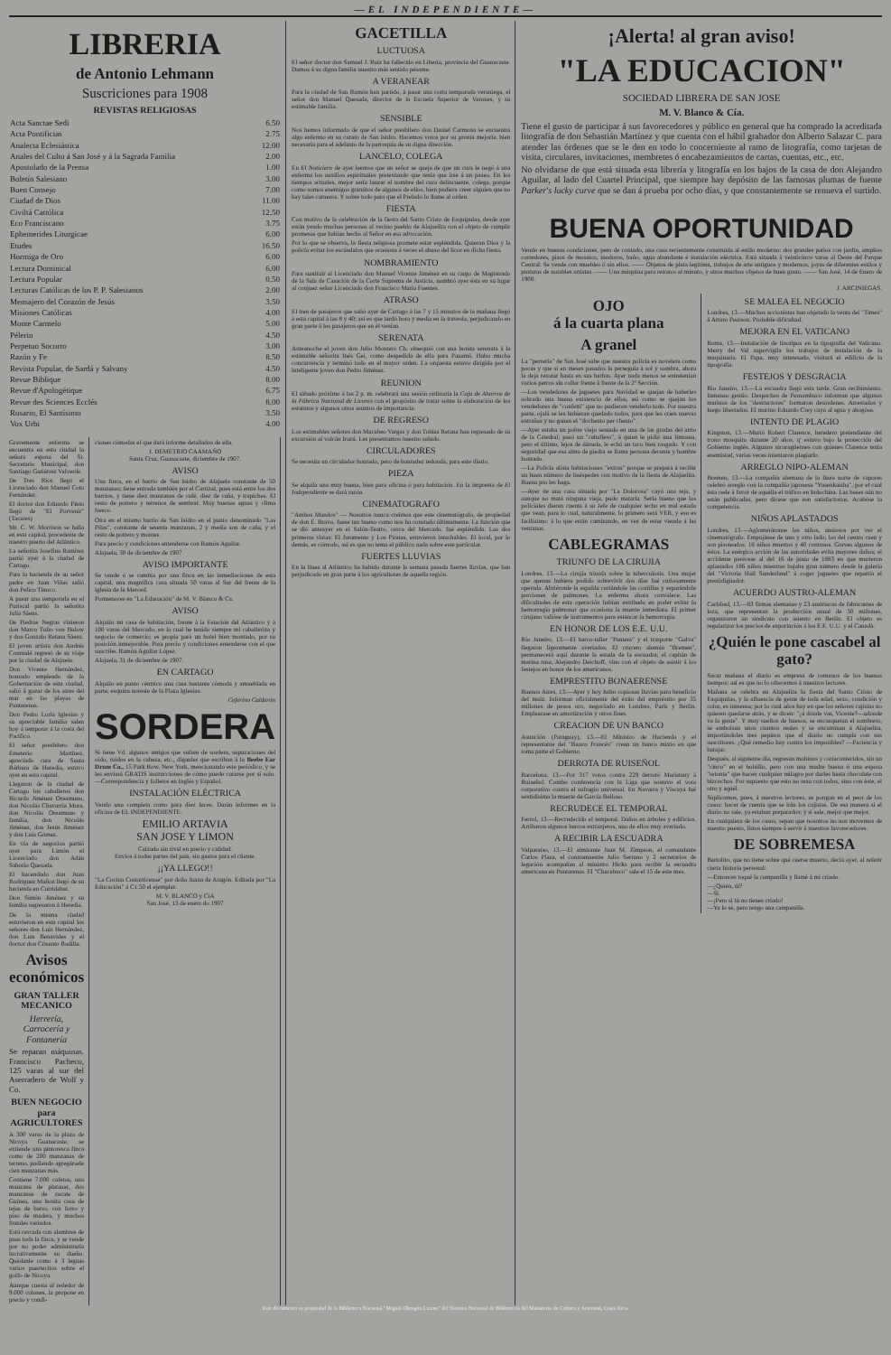—EL INDEPENDIENTE—
LIBRERIA
de Antonio Lehmann
Suscriciones para 1908
REVISTAS RELIGIOSAS
| Acta Sanctae Sedi | 6.50 |
| Acta Pontificias | 2.75 |
| Analecta Eclesiástica | 12.00 |
| Anales del Culto á San José y á la Sagrada Familia | 2.00 |
| Apostolado de la Prensa | 1.00 |
| Boletín Salesiano | 3.00 |
| Buen Consejo | 7.00 |
| Ciudad de Dios | 11.00 |
| Civiltá Cattólica | 12.50 |
| Eco Franciscano | 3.75 |
| Ephemerides Liturgicae | 6.00 |
| Etudes | 16.50 |
| Hormiga de Oro | 6.00 |
| Lectura Dominical | 6.00 |
| Lectura Popular | 0.50 |
| Lecturas Católicas de los P. P. Salesianos | 2.00 |
| Mensajero del Corazón de Jesús | 3.50 |
| Misiones Católicas | 4.00 |
| Monte Carmelo | 5.00 |
| Pélerin | 4.50 |
| Perpetuo Socorro | 3.00 |
| Razón y Fe | 8.50 |
| Revista Popular, de Sardá y Salvany | 4.50 |
| Revue Biblique | 8.00 |
| Revue d'Apologétique | 6.75 |
| Revue des Sciences Ecclés | 8.00 |
| Rosario, El Santísimo | 3.50 |
| Vox Urbi | 4.00 |
Gravemente enferma se encuentra en esta ciudad la señora esposa del Sr. Secretario Municipal, don Santiago Gutiérrez Valverde.
De Tres Ríos llegó el Licenciado don Manuel Coto Fernández.
El doctor don Eduardo Pinto llegó de "El Porvenir" (Tacares)
Mr. C. W. Morrison se halla en esta capital, procedente de nuestro puerto del Atlántico.
La señorita Josefina Ramírez partió ayer á la ciudad de Cartago.
Para la hacienda de su señor padre en Juan Viñas salió don Pelico Tinoco.
A pasar una temporada en el Puriscal partió la señorita Julia Sáens.
De Piedras Negras vinieron don Marco Tulio von Bulow y don Gonzalo Retana Sáenz.
El joven artista don Andrés Cournalé regresó de su viaje por la ciudad de Alajuela.
Don Vicente Hernández, honrado empleado de la Gobernación de esta ciudad, salió á gozar de los aires del mar en las playas de Puntarenas.
Don Pedro Loría Iglesias y su apreciable familia salen hoy á temporar á la costa del Pacífico.
El señor presbítero don Emeterio Martínez, apreciado cura de Santa Bárbara de Heredia, estuvo ayer en esta capital.
Llegaron de la ciudad de Cartago los caballeros don Ricardo Jiménez Oreamuno, don Nicolás Chavarría Mora, don Nicolás Oreamuno y familia, don Nicolás Jiménez, don Jesús Jiménez y don Luis Gómez.
En vía de negocios partió ayer para Limón el Licenciado don Adán Saborío Quesada.
El hacendado don Juan Rodríguez Muñoz llegó de su hacienda en Curridabat.
Don Simón Jiménez y su familia regresaron á Heredia.
De la misma ciudad estuvieron en esta capital los señores don Luis Hernández, don Luis Benavides y el doctor don Crisanto Badilla.
Avisos económicos
GRAN TALLER MECANICO
Herrería, Carrocería y Fontanería
Se reparan máquinas. Francisco Pacheco, 125 varas al sur del Aserradero de Wolf y Co.
BUEN NEGOCIO para AGRICULTORES
A 300 varas de la plaza de Nicoya Guanacaste, se extiende una pintoresca finca como de 200 manzanas de terreno, pudiendo agregársele cien manzanas más.
Contiene 7.000 cafetos, una manzana de platanar, dos manzanas de zacate de Guinea, una bonita casa de tejas de barro, con forro y piso de madera, y muchos frutales variados.
Está cercada con alambres de puas toda la finca, y se vende por no poder administrarla lucrativamente su dueño. Quédanle como á 3 leguas varios puertecitos sobre el golfo de Nicoya.
Aunque cuesta al rededor de 9.000 colones, la propone en precio y condi-
ciones cómodas el que dará informe detallados de ella.
J. DEMETRIO CAAMAÑO
Santa Cruz, Guanacaste, diciembre de 1907.
AVISO
Una finca, en el barrio de San Isidro de Alajuela constante de 50 manzanas; tiene entrada también por el Carrizal, pues está entre los dos barrios, y tiene diez manzanas de café, diez de caña, y trapiches. El resto de potrero y terrenos de sembrar. Muy buenas aguas y clima fresco.
Otra en el mismo barrio de San Isidro en el punto denominado "Las Pilas", constante de sesenta manzanas, 2 y media son de caña, y el resto de potrero y montes.
Para precio y condiciones entenderse con Ramón Aguilar.
Alajuela, 30 de diciembre de 1907
AVISO IMPORTANTE
Se vende ó se cambia por una finca en las inmediaciones de esta capital, una magnífica casa situada 50 varas al Sur del frente de la iglesia de la Merced.
Pormenores en "La Educación" de M. V. Blanco & Ca.
AVISO
Alquilo mi casa de habitación, frente á la Estación del Atlántico y á 100 varas del Mercado, en la cual he tenido siempre mi caballeriza y negocio de comercio; es propia para un hotel bien montado, por su posición inmejorable. Para precio y condiciones entenderse con el que suscribe. Ramón Aguilar López.
Alajuela, 31 de diciembre de 1907.
EN CARTAGO
Alquilo en punto céntrico una casa bastante cómoda y amueblada en parte, esquina noreste de la Plaza Iglesias.
Ceferino Calderón
SORDERA
Si tiene Vd. algunos amigos que sufren de sordera, supuraciones del oído, ruidos en la cabeza, etc., díganles que escriban á la Beebe Ear Drum Co., 15 Park Row, New York, mencionando este periódico, y se les enviará GRATIS instrucciones de cómo puede curarse por sí solo.—Correspondencia y folletos en Inglés y Español.
INSTALACIÓN ELÉCTRICA
Vendo una completa como para diez luces. Darán informes en la oficina de EL INDEPENDIENTE.
EMILIO ARTAVIA
SAN JOSE Y LIMON
Calzado sin rival en precio y calidad.
Envíos á todas partes del país, sin gastos para el cliente.
¡¡YA LLEGO!!
"La Cocina Costarricense" por doña Juana de Aragón. Editada por "La Educación" á C1.50 el ejemplar.
M. V. BLANCO y CíA
San José, 13 de enero do 1907
GACETILLA
LUCTUOSA
El señor doctor don Samuel J. Ruiz ha fallecido en Liberia, provincia del Guanacaste. Damos á su digna familia nuestro más sentido pésame.
A VERANEAR
Para la ciudad de San Ramón han partido, á pasar una corta temporada veraniega, el señor don Manuel Quesada, director de la Escuela Superior de Varones, y su estimable familia.
SENSIBLE
Nos hemos informado de que el señor presbítero don Daniel Carmona se encuentra algo enfermo en su curato de San Isidro. Hacemos votos por su pronta mejoría, bien necesaria para el adelanto de la parroquia de su digna dirección.
LANCELO, COLEGA
En El Noticiero de ayer leemos que un señor se queja de que un cura le negó á una enferma los auxilios espirituales pretextando que tenía que irse á un paseo. En los tiempos actuales, mejor sería lanzar el nombre del cura delincuente, colega, porque como somos enemigos gratuitos de algunos de ellos, bien pudiera creer alguien que no hay tales carneros. Y sobre todo para que el Prelado lo llame al orden.
FIESTA
Con motivo de la celebración de la fiesta del Santo Cristo de Esquipulas, desde ayer están yendo muchas personas al vecino pueblo de Alajuelita con el objeto de cumplir promesas que habían hecho al Señor en esa advocación.
Por lo que se observa, la fiesta religiosa promete estar espléndida. Quieran Dios y la policía evitar los escándalos que ocasiona á veces el abuso del licor en dicha fiesta.
NOMBRAMIENTO
Para sustituir al Licenciado don Manuel Vicente Jiménez en su cargo de Magistrado de la Sala de Casación de la Corte Suprema de Justicia, nombró ayer ésta en su lugar al conjuez señor Licenciado don Francisco María Fuentes.
ATRASO
El tren de pasajeros que salió ayer de Cartago á las 7 y 15 minutos de la mañana llegó á esta capital á las 8 y 40; así es que tardó hora y media en la travesía, perjudicando en gran parte á los pasajeros que en él venían.
SERENATA
Anteanoche el joven don Julio Montero Ch. obsequió con una bonita serenata á la estimable señorita Inés Gei, como despedida de ella para Panamá. Hubo mucha concurrencia y terminó todo en el mayor orden. La orquesta estuvo dirigida por el inteligente joven don Pedro Jiménez.
REUNION
El sábado próximo á las 2 p. m. celebrará una sesión ordinaria la Caja de Ahorros de la Fábrica Nacional de Licores con el propósito de tratar sobre la elaboración de los estatutos y algunos otros asuntos de importancia.
DE REGRESO
Los estimables señores don Macabeo Vargas y don Tobías Retana han regresado de su excursión al volcán Irazú. Les presentamos nuestro saludo.
CIRCULADORES
Se necesita un circulador honrado, pero de honradez redonda, para este diario.
PIEZA
Se alquila una muy buena, bien para oficina ó para habitación. En la imprenta de El Independiente se dará razón
CINEMATOGRAFO
"Ambos Mundos" — Nosotros nunca creímos que este cinematógrafo, de propiedad de don E. Bravo, fuese tan bueno como nos ha constado últimamente. La función que se dió anteayer en el Salón-Teatro, cerca del Mercado, fué espléndida. Las dos primeras vistas: El Juramento y Los Piratas, estuvieron intachables. El local, por lo demás, es cómodo, así es que no tema el público nada sobre este particular.
FUERTES LLUVIAS
En la línea al Atlántico ha habido durante la semana pasada fuertes lluvias, que han perjudicado en gran parte á los agricultores de aquella región.
¡Alerta! al gran aviso!
"LA EDUCACION"
SOCIEDAD LIBRERA DE SAN JOSE
M. V. Blanco & Cía.
Tiene el gusto de participar á sus favorecedores y público en general que ha comprado la acreditada litografía de don Sebastián Martínez y que cuenta con el hábil grabador don Alberto Salazar C. para atender las órdenes que se le den en todo lo concerniente al ramo de litografía, como tarjetas de visita, circulares, invitaciones, membretes ó encabezamientos de cartas, cuentas, etc., etc.
No olvidarse de que está situada esta librería y litografía en los bajos de la casa de don Alejandro Aguilar, al lado del Cuartel Principal, que siempre hay depósito de las famosas plumas de fuente Parker's lucky curve que se dan á prueba por ocho días, y que constantemente se renueva el surtido.
BUENA OPORTUNIDAD
Vendo en buenas condiciones, pero de contado, una casa recientemente construida al estilo moderno: dos grandes patios con jardín, amplios corredores, pisos de mosaico, inodoros, baño, agua abundante é instalación eléctrica. Está situada á veinticinco varas al Oeste del Parque Central. Se vende con muebles ó sin ellos. —— Objetos de plata legítima, trabajos de arte antiguos y modernos, joyas de diferentes estilos y pinturas de notables artistas. —— Una máquina para retratos al minuto, y otros muchos objetos de buen gusto. —— San José, 14 de Enero de 1908.
J. ARCINIEGAS.
OJO
á la cuarta plana
A granel
La "perrería" de San José sabe que nuestra policía es novelera como pocas y que si en meses pasados la perseguía á sol y sombra, ahora la deja retozar hasta en sus barbas. Ayer nada menos se entretenían varios perros sin collar frente á frente de la 2ª Sección.
—Los vendedores de juguetes para Navidad se quejan de haberles sobrado una buena existencia de ellos, así como se quejan los vendedores de "confetti" que no pudieron venderlo todo. Por nuestra parte, ojalá se les hubieran quedado todos, para que les crien nuevas entrañas y no ganen el "dochento per chento".
—Ayer estaba un pobre viejo sentado en una de las gradas del atrio de la Catedral; pasó un "caballero", á quien le pidió una limosna, pero el último, lejos de dársela, le echó un taco bien rasgado. Y con seguridad que esa alma de piedra se llama persona decente y hombre honrado.
—La Policía alista habitaciones "extras" porque se prepara á recibir un buen número de huéspedes con motivo de la fiesta de Alajuelita. Buena pro les haga.
—Ayer de una casa situada por "La Dolorosa" cayó una teja, y aunque no mató ninguna vieja, pudo matarla. Sería bueno que los policiales dieran cuenta á su Jefe de cualquier techo en mal estado que vean, para lo cual, naturalmente, lo primero será VER, y eso es facilísimo: á lo que están caminando, en vez de estar viendo á las ventanas.
CABLEGRAMAS
TRIUNFO DE LA CIRUJIA
Londres, 13.—La cirujía triunfa sobre la tuberculosis. Una mujer que apenas hubiera podido sobrevivir dos días fué curiosamente operada. Abriéronle la espalda cortándole las costillas y separándole porciones de pulmones. La enferma ahora convalece. Las dificultades de esta operación habían estribado en poder evitar la hemorragia pulmonar que ocasiona la muerte inmediata. El primer cirujano valióse de instrumentos para estancar la hemorragia.
EN HONOR DE LOS E.E. U.U.
Río Janeiro, 13.—El barco-taller "Pantera" y el trasporte "Gulva" llegaron ligeramente averiados. El crucero alemán "Bremen", permanecerá aquí durante la estada de la escuadra; el capitán de marina rusa, Alejandro Deichoff, vino con el objeto de asistir á los festejos en honor de los americanos.
EMPRESTITO BONAERENSE
Buenos Aires, 13.—Ayer y hoy hubo copiosas lluvias para beneficio del maíz. Informan oficialmente del éxito del empréstito por 35 millones de pesos oro, negociado en Londres, París y Berlín. Emplearase en amortización y otros fines.
CREACION DE UN BANCO
Asunción (Paraguay), 13.—El Ministro de Hacienda y el representante del "Banco Francés" crean un banco mixto en que toma parte el Gobierno.
DERROTA DE RUISEÑOL
Barcelona, 13.—Por 317 votos contra 229 derrotó Maristany á Ruiseñol. Combo conferencia con la Liga que sostuvo el voto corporativo contra el sufragio universal. En Navarra y Viscaya fué sentidísima la muerte de García Belloso.
RECRUDECE EL TEMPORAL
Ferrol, 13.—Recrudecido el temporal. Daños en árboles y edificios. Arribaron algunos barcos extranjeros, uno de ellos muy averiado.
A RECIBIR LA ESCUADRA
Valparaíso, 13.—El almirante Juan M. Zimpson, el comandante Carlos Plaza, el contramaestre Julio Serrano y 2 secretarios de legación acompañan al ministro Hicks para recibir la escuadra americana en Puntarenas. El "Chacabuco" sale el 15 de este mes.
SE MALEA EL NEGOCIO
Londres, 13.—Muchos accionistas han objetado la venta del "Times" á Arturo Pearson. Probable dificultad.
MEJORA EN EL VATICANO
Roma, 13.—Instalación de linotipos en la tipografía del Vaticano. Merry del Val supervigila los trabajos de instalación de la maquinaria. El Papa, muy interesado, visitará el edificio de la tipografía.
FESTEJOS Y DESGRACIA
Río Janeiro, 13.—La escuadra llegó esta tarde. Gran recibimiento. Inmenso gentío. Despachos de Pernambuco informan que algunos marinos de los "destructores" formaron desórdenes. Arrestados y luego libertados. El marino Eduardo Crey cayó al agua y ahogóse.
INTENTO DE PLAGIO
Kingston, 13.—Murió Robert Clarence, heredero pretendiente del trono mosquito durante 20 años, q' estuvo bajo la protección del Gobierno inglés. Algunos nicaragüenses con quienes Clarence tenía enemistad, varias veces intentaron plagiarlo.
ARREGLO NIPO-ALEMAN
Bremen, 13.—La compañía alemana de la línea norte de vapores celebró arreglo con la compañía japonesa "Yusenkaisha", por el cual ésta cede á favor de aquélla el tráfico en Indochina. Las bases aún no están publicadas, pero dícese que son satisfactorias. Acabóse la competencia.
NIÑOS APLASTADOS
Londres, 13.—Aglomeráronse los niños, ansiosos por ver el cinematógrafo. Empujánse de uno y otro lado; los del centro caen y son pisoteados. 16 niños muertos y 40 contusos. Graves algunos de éstos. La enérgica acción de las autoridades evita mayores daños; el accidente parécese al del 16 de junio de 1883 en que murieron aplastados 186 niños mientras bajaba gran número desde la galería del "Victoria Hall Sunderland" á coger juguetes que repartía el prestidigitador.
ACUERDO AUSTRO-ALEMAN
Carlsbad, 13.—83 firmas alemanas y 23 austriacas de fabricantes de loza, que representan la producción anual de 30 millones, organizaron un sindicato con asiento en Berlín. El objeto es regularizar los precios de exportación á los E.E. U.U. y el Canadá.
¿Quién le pone cascabel al gato?
Sacar mañana el diario es empresa de romanos de los buenos tiempos; así es que no lo ofrecemos á nuestros lectores.
Mañana se celebra en Alajuelita la fiesta del Santo Cristo de Esquipulas, y la afluencia de gente de toda edad, sexo, condición y color, es inmensa; por lo cual años hay en que los señores cajistas no quieren quedarse atrás, y se dicen: "¿á dónde vas, Vicente?—adonde va la gente". Y muy sueltos de huesos, se encasquetan el sombrero, se embolsan unos cuantos reales y se encaminan á Alajuelita, importándoles tres pepinos que el diario no cumpla con sus suscritores. ¿Qué remedio hay contra los imposibles? —Paciencia y barajar.
Después, al siguiente día, regresan mohinos y cariacontecidos, sin un "cinco" en el bolsillo, pero con una madre buena ó una esposa "retonta" que hacen cualquier milagro por darles hasta chocolate con bizcochos. Por supuesto que esto no reza con todos, sino con éste, el otro y aquél.
Suplicamos, pues, á nuestros lectores, se pongan en el peor de los casos: hacer de cuenta que se irán los cajistas. De esa manera si el diario no sale, ya estaban preparados; y si sale, mejor que mejor.
En cualquiera de los casos, sepan que nosotros no nos movemos de nuestro puesto, listos siempre á servir á nuestros favorecedores.
DE SOBREMESA
Bartolito, que no tiene sobre qué caerse muerto, decía ayer, al referir cierta historia personal:
—Entonces toqué la campanilla y llamé á mi criado.
—¿Quién, tú?
—Sí.
—¡Pero si tú no tienes criado!
—Ya lo sé, pero tengo una campanilla.
Este documento es propiedad de la Biblioteca Nacional "Miguel Obregón Lizano" del Sistema Nacional de Bibliotecas del Ministerio de Cultura y Juventud, Costa Rica.